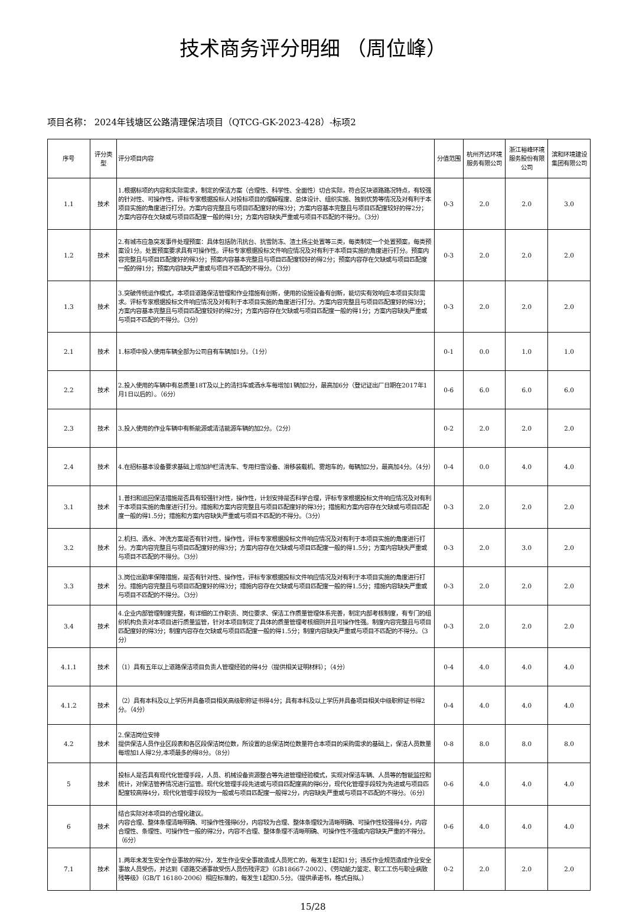技术商务评分明细 （周位峰）
项目名称： 2024年钱塘区公路清理保洁项目（QTCG-GK-2023-428）-标项2
| 序号 | 评分类型 | 评分项目内容 | 分值范围 | 杭州齐达环境服务有限公司 | 浙江裕峰环境服务股份有限公司 | 滨和环境建设集团有限公司 |
| --- | --- | --- | --- | --- | --- | --- |
| 1.1 | 技术 | 1.根据标项的内容和实际需求，制定的保洁方案（合理性、科学性、全面性）切合实际，符合区块道路路况特点，有较强的针对性、可操作性，评标专家根据投标人对投标项目的理解程度、总体设计、组织实施、独到优势等情况及对有利于本项目实施的角度进行打分。方案内容完整且与项目匹配度好的得3分；方案内容基本完整且与项目匹配度较好的得2分；方案内容存在欠缺或与项目匹配度一般的得1分；方案内容缺失严重或与项目不匹配的不得分。（3分） | 0-3 | 2.0 | 2.0 | 3.0 |
| 1.2 | 技术 | 2.有城市应急突发事件处理预案：具体包括防汛抗台、抗雪防冻、渣土扬尘处置等三类，每类制定一个处置预案，每类预案设1分。处置预案要求具有可操作性。评标专家根据投标文件响应情况及对有利于本项目实施的角度进行打分。预案内容完整且与项目匹配度好的得3分；预案内容基本完整且与项目匹配度较好的得2分；预案内容存在欠缺或与项目匹配度一般的得1分；预案内容缺失严重或与项目不匹配的不得分。（3分） | 0-3 | 2.0 | 2.0 | 2.0 |
| 1.3 | 技术 | 3.突破传统运作模式，本项目道路保洁管理和作业措施有创新，使用的设施设备有创新，能切实有效响应本项目实际需求。评标专家根据投标文件响应情况及对有利于本项目实施的角度进行打分。方案内容完整且与项目匹配度好的得3分；方案内容基本完整且与项目匹配度较好的得2分；方案内容存在欠缺或与项目匹配度一般的得1分；方案内容缺失严重或与项目不匹配的不得分。（3分） | 0-3 | 2.0 | 2.0 | 2.0 |
| 2.1 | 技术 | 1.标项中投入使用车辆全部为公司自有车辆加1分。（1分） | 0-1 | 0.0 | 1.0 | 1.0 |
| 2.2 | 技术 | 2.投入使用的车辆中有总质量18T及以上的清扫车或洒水车每增加1辆加2分，最高加6分（登记证出厂日期在2017年1月1日以后的）。（6分） | 0-6 | 6.0 | 6.0 | 6.0 |
| 2.3 | 技术 | 3.投入使用的作业车辆中有新能源或清洁能源车辆的加2分。（2分） | 0-2 | 2.0 | 2.0 | 2.0 |
| 2.4 | 技术 | 4.在招标基本设备要求基础上增加护栏清洗车、专用扫雪设备、滑移装载机、雾炮车的，每辆加2分，最高加4分。（4分） | 0-4 | 0.0 | 4.0 | 4.0 |
| 3.1 | 技术 | 1.普扫和巡回保洁措施是否具有较强针对性，操作性，计划安排是否科学合理，评标专家根据投标文件响应情况及对有利于本项目实施的角度进行打分。措施和方案内容完整且与项目匹配度好的得3分；措施和方案内容存在欠缺或与项目匹配度一般的得1.5分；措施和方案内容缺失严重或与项目不匹配的不得分。（3分） | 0-3 | 2.0 | 2.0 | 2.0 |
| 3.2 | 技术 | 2.机扫、洒水、冲洗方案是否有针对性，操作性，评标专家根据投标文件响应情况及对有利于本项目实施的角度进行打分。方案内容完整且与项目匹配度好的得3分；方案内容存在欠缺或与项目匹配度一般的得1.5分；方案内容缺失严重或与项目不匹配的不得分。（3分） | 0-3 | 2.0 | 3.0 | 2.0 |
| 3.3 | 技术 | 3.岗位出勤率保障措施，是否有针对性、操作性，评标专家根据投标文件响应情况及对有利于本项目实施的角度进行打分。措施内容完整且与项目匹配度好的得3分；措施内容存在欠缺或与项目匹配度一般的得1.5分；措施内容缺失严重或与项目不匹配的不得分。（3分） | 0-3 | 2.0 | 2.0 | 2.0 |
| 3.4 | 技术 | 4.企业内部管理制度完整，有详细的工作职责、岗位要求、保洁工作质量管理体系完善，制定内部考核制度，有专门的组织机构负责对本项目进行质量监管，针对本项目制定了具体的质量管理考核细则并且可操作性强。制度内容完整且与项目匹配度好的得3分；制度内容存在欠缺或与项目匹配度一般的得1.5分；制度内容缺失严重或与项目不匹配的不得分。（3分） | 0-3 | 2.0 | 2.0 | 2.0 |
| 4.1.1 | 技术 | （1）具有五年以上道路保洁项目负责人管理经验的得4分（提供相关证明材料）；（4分） | 0-4 | 4.0 | 4.0 | 4.0 |
| 4.1.2 | 技术 | （2）具有本科及以上学历并具备项目相关高级职称证书得4分；具有本科及以上学历并具备项目相关中级职称证书得2分。（4分） | 0-4 | 4.0 | 4.0 | 4.0 |
| 4.2 | 技术 | 2.保洁岗位安排 提供保洁人员作业区段表和各区段保洁岗位数，所设置的总保洁岗位数量符合本项目的采购需求的基础上，保洁人员数量每增加1人得2分,本项最多的得8分。（8分） | 0-8 | 8.0 | 8.0 | 8.0 |
| 5 | 技术 | 投标人是否具有现代化管理手段，人员、机械设备资源整合等先进管理经验模式，实现对保洁车辆、人员等的智能监控和统计，对保洁管养情况进行监管。现代化管理手段先进或与项目匹配度高的得6分，现代化管理手段较为先进或与项目匹配度较高得4分，现代化管理手段较为一般或与项目匹配度一般得2分，内容缺失严重或与项目不匹配的不得分。（6分） | 0-6 | 4.0 | 4.0 | 4.0 |
| 6 | 技术 | 结合实际对本项目的合理化建议。 内容合理、整体条理清晰明确、可操作性强得6分，内容较为合理、整体条理较为清晰明确、可操作性较强得4分，内容合理性、条理性、可操作性一般的得2分，内容不合理、整体条理不清晰明确、可操作性不强或内容缺失严重的不得分。（6分） | 0-6 | 4.0 | 4.0 | 4.0 |
| 7.1 | 技术 | 1.两年未发生安全作业事故的得2分，发生作业安全事故造成人员死亡的，每发生1起扣1分；违反作业规范造成作业安全事故人员受伤，并达到《道路交通事故受伤人员伤残评定》（GB18667-2002）、《劳动能力鉴定、职工工伤与职业病致残等级》（GB/T 16180-2006）相应标准的，每发生1起扣0.5分。（提供承诺书，格式自拟。） | 0-2 | 2.0 | 2.0 | 2.0 |
15/28